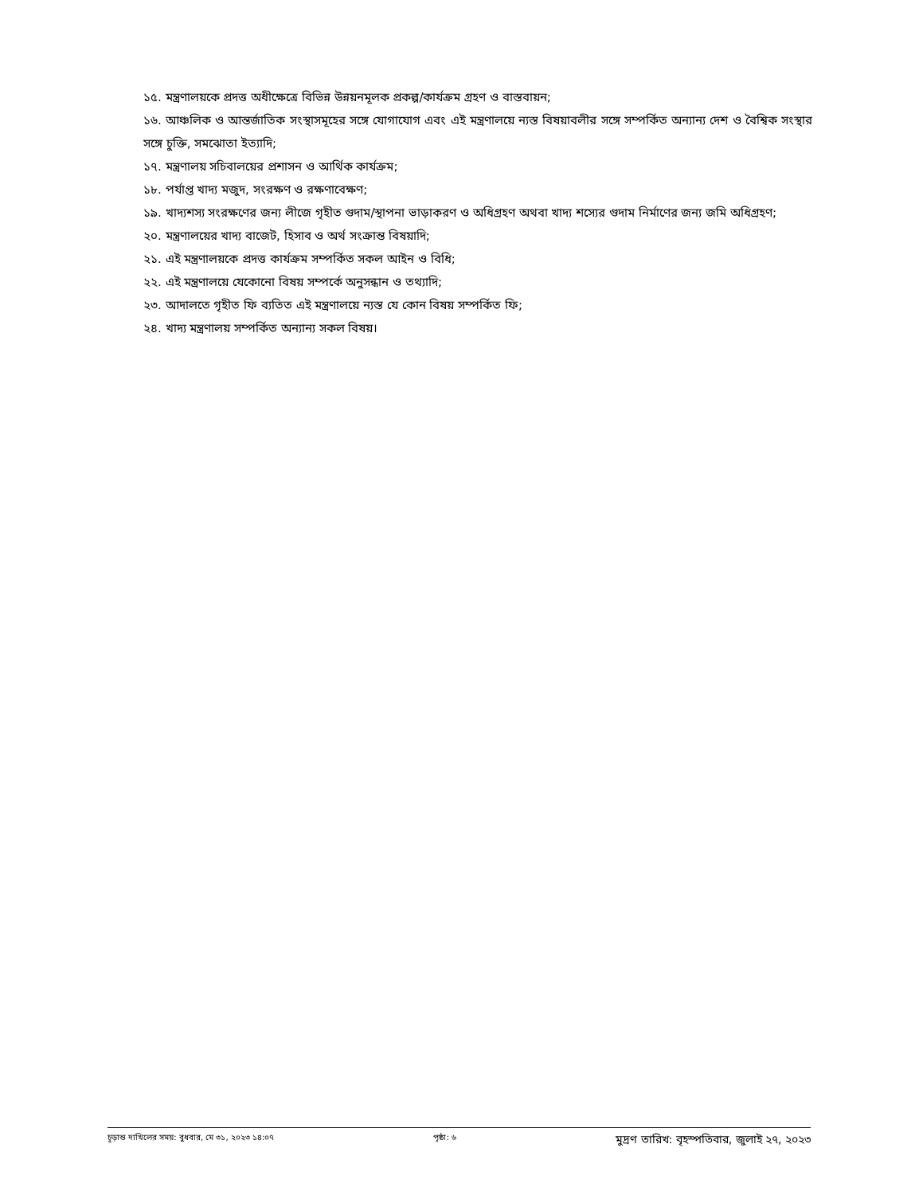১৫. মন্ত্রণালয়কে প্রদত্ত অধীক্ষেত্রে বিভিন্ন উন্নয়নমূলক প্রকল্প/কার্যক্রম গ্রহণ ও বাস্তবায়ন;
১৬. আঞ্চলিক ও আন্তর্জাতিক সংস্থাসমূহের সঙ্গে যোগাযোগ এবং এই মন্ত্রণালয়ে ন্যস্ত বিষয়াবলীর সঙ্গে সম্পর্কিত অন্যান্য দেশ ও বৈশ্বিক সংস্থার সঙ্গে চুক্তি, সমঝোতা ইত্যাদি;
১৭. মন্ত্রণালয় সচিবালয়ের প্রশাসন ও আর্থিক কার্যক্রম;
১৮. পর্যাপ্ত খাদ্য মজুদ, সংরক্ষণ ও রক্ষণাবেক্ষণ;
১৯. খাদ্যশস্য সংরক্ষণের জন্য লীজে গৃহীত গুদাম/স্থাপনা ভাড়াকরণ ও অধিগ্রহণ অথবা খাদ্য শস্যের গুদাম নির্মাণের জন্য জমি অধিগ্রহণ;
২০. মন্ত্রণালয়ের খাদ্য বাজেট, হিসাব ও অর্থ সংক্রান্ত বিষয়াদি;
২১. এই মন্ত্রণালয়কে প্রদত্ত কার্যক্রম সম্পর্কিত সকল আইন ও বিধি;
২২. এই মন্ত্রণালয়ে যেকোনো বিষয় সম্পর্কে অনুসন্ধান ও তথ্যাদি;
২৩. আদালতে গৃহীত ফি ব্যতিত এই মন্ত্রণালয়ে ন্যস্ত যে কোন বিষয় সম্পর্কিত ফি;
২৪. খাদ্য মন্ত্রণালয় সম্পর্কিত অন্যান্য সকল বিষয়।
চূড়ান্ত দাখিলের সময়: বুধবার, মে ৩১, ২০২৩ ১৪:০৭ পৃষ্ঠা: ৬ মুদ্রণ তারিখ: বৃহস্পতিবার, জুলাই ২৭, ২০২৩